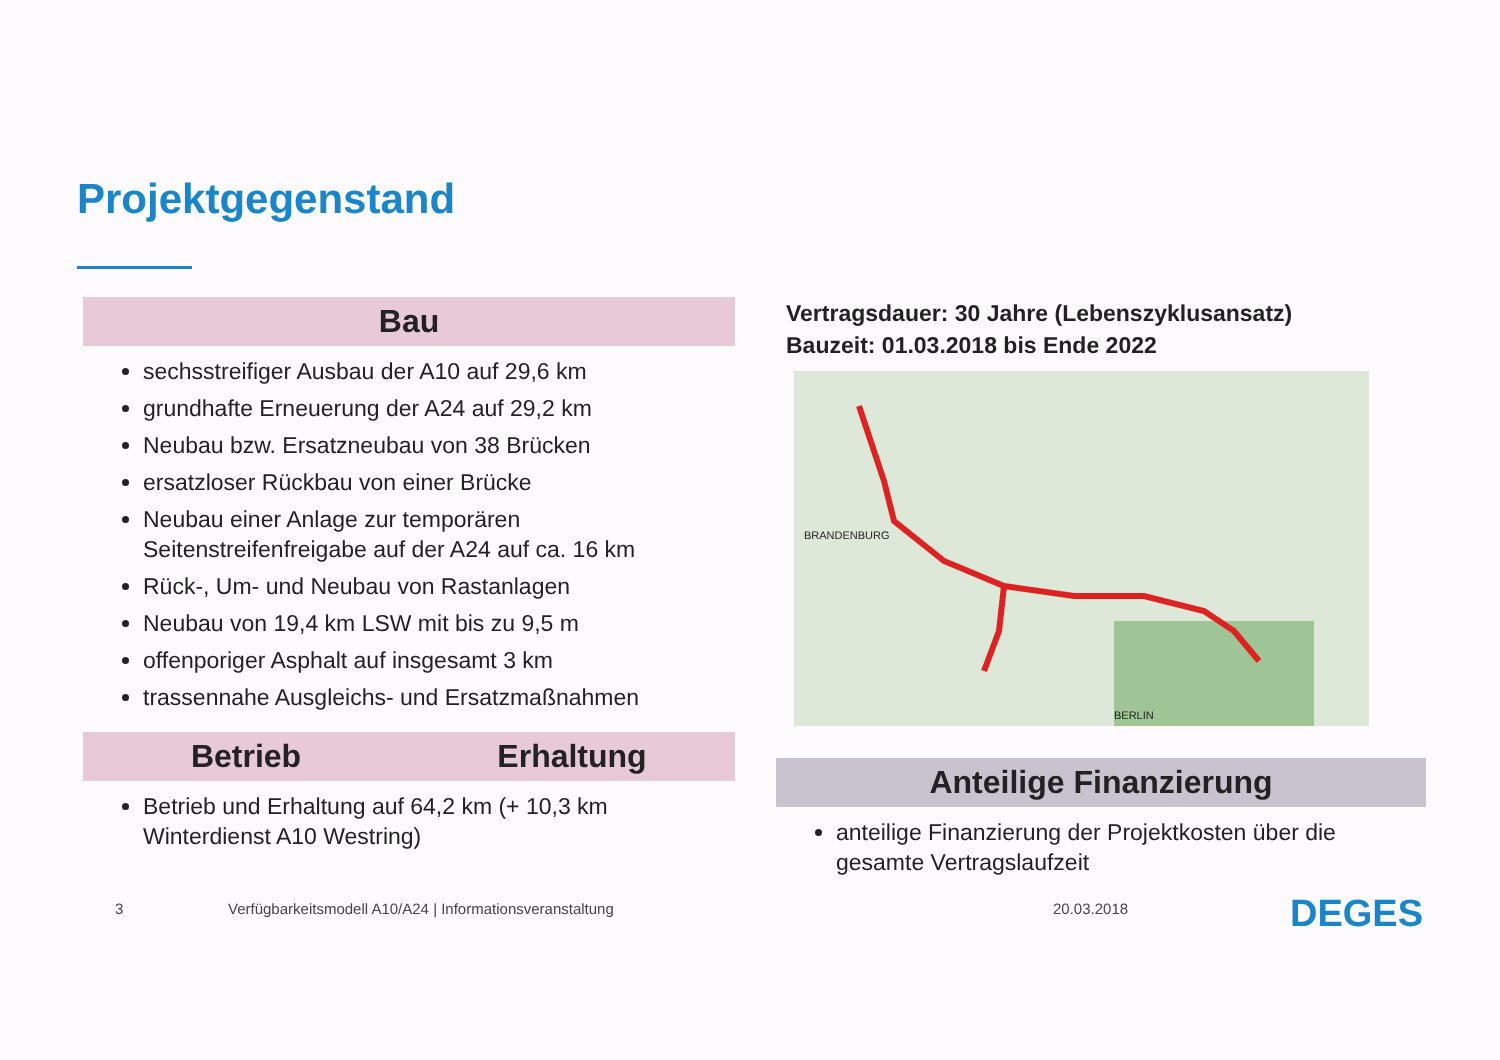Projektgegenstand
Bau
sechsstreifiger Ausbau der A10 auf 29,6 km
grundhafte Erneuerung der A24 auf 29,2 km
Neubau bzw. Ersatzneubau von 38 Brücken
ersatzloser Rückbau von einer Brücke
Neubau einer Anlage zur temporären Seitenstreifenfreigabe auf der A24 auf ca. 16 km
Rück-, Um- und Neubau von Rastanlagen
Neubau von 19,4 km LSW mit bis zu 9,5 m
offenporiger Asphalt auf insgesamt 3 km
trassennahe Ausgleichs- und Ersatzmaßnahmen
Betrieb Erhaltung
Betrieb und Erhaltung auf 64,2 km (+ 10,3 km Winterdienst A10 Westring)
Vertragsdauer: 30 Jahre (Lebenszyklusansatz)
Bauzeit: 01.03.2018 bis Ende 2022
BRANDENBURG
BERLIN
Anteilige Finanzierung
anteilige Finanzierung der Projektkosten über die gesamte Vertragslaufzeit
3
Verfügbarkeitsmodell A10/A24 | Informationsveranstaltung
20.03.2018 DEGES